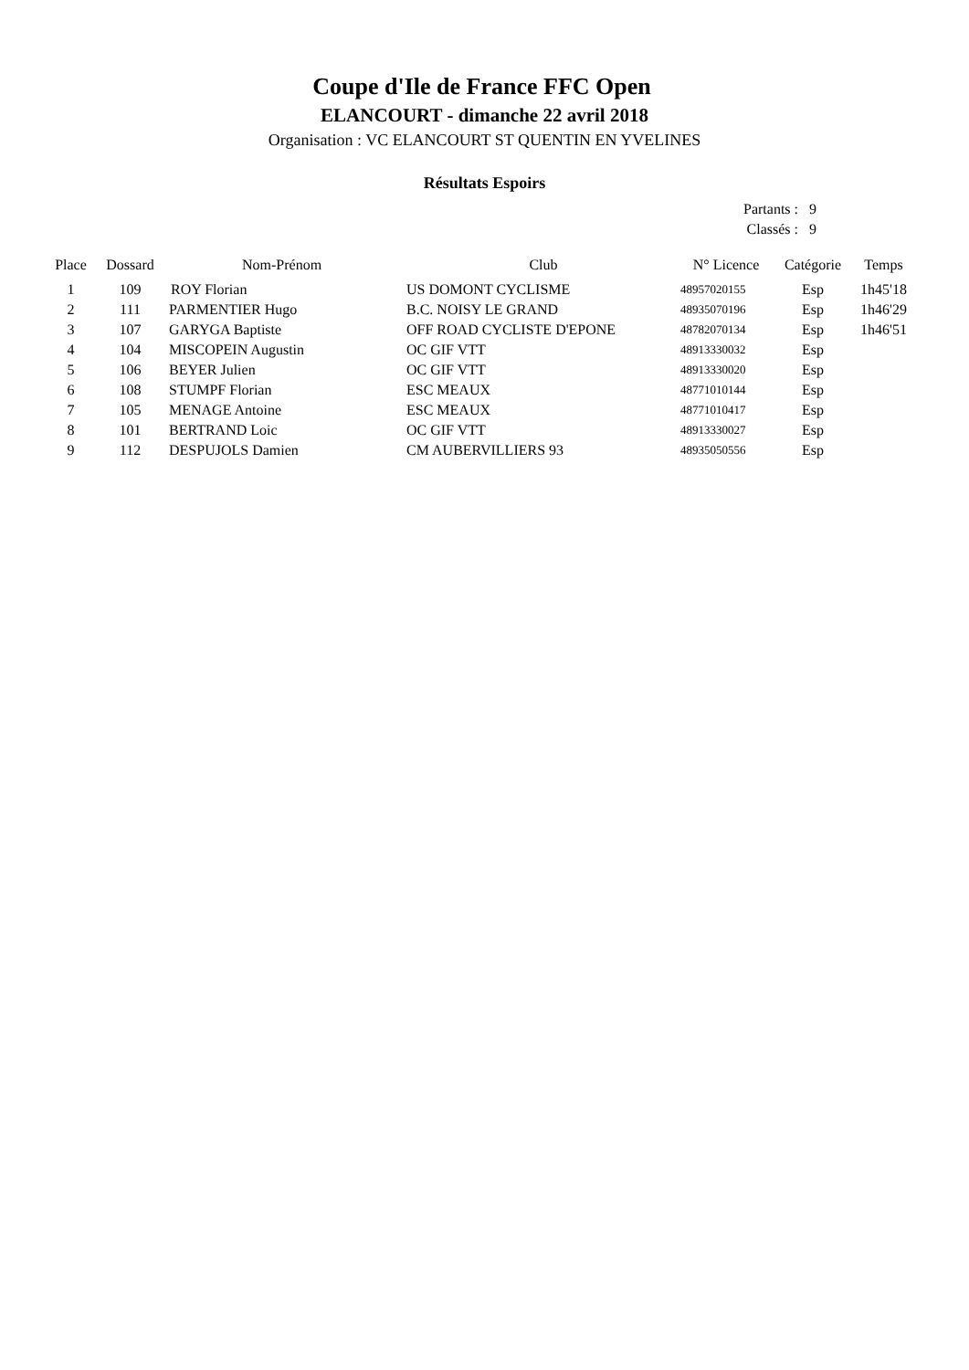Coupe d'Ile de France FFC Open
ELANCOURT - dimanche 22 avril 2018
Organisation : VC ELANCOURT ST QUENTIN EN YVELINES
Résultats Espoirs
| Partants : | 9 |
| Classés : | 9 |
| Place | Dossard | Nom-Prénom | Club | N° Licence | Catégorie | Temps |
| --- | --- | --- | --- | --- | --- | --- |
| 1 | 109 | ROY Florian | US DOMONT CYCLISME | 48957020155 | Esp | 1h45'18 |
| 2 | 111 | PARMENTIER Hugo | B.C. NOISY LE GRAND | 48935070196 | Esp | 1h46'29 |
| 3 | 107 | GARYGA Baptiste | OFF ROAD CYCLISTE D'EPONE | 48782070134 | Esp | 1h46'51 |
| 4 | 104 | MISCOPEIN Augustin | OC GIF VTT | 48913330032 | Esp | |
| 5 | 106 | BEYER Julien | OC GIF VTT | 48913330020 | Esp | |
| 6 | 108 | STUMPF Florian | ESC MEAUX | 48771010144 | Esp | |
| 7 | 105 | MENAGE Antoine | ESC MEAUX | 48771010417 | Esp | |
| 8 | 101 | BERTRAND Loic | OC GIF VTT | 48913330027 | Esp | |
| 9 | 112 | DESPUJOLS Damien | CM AUBERVILLIERS 93 | 48935050556 | Esp | |